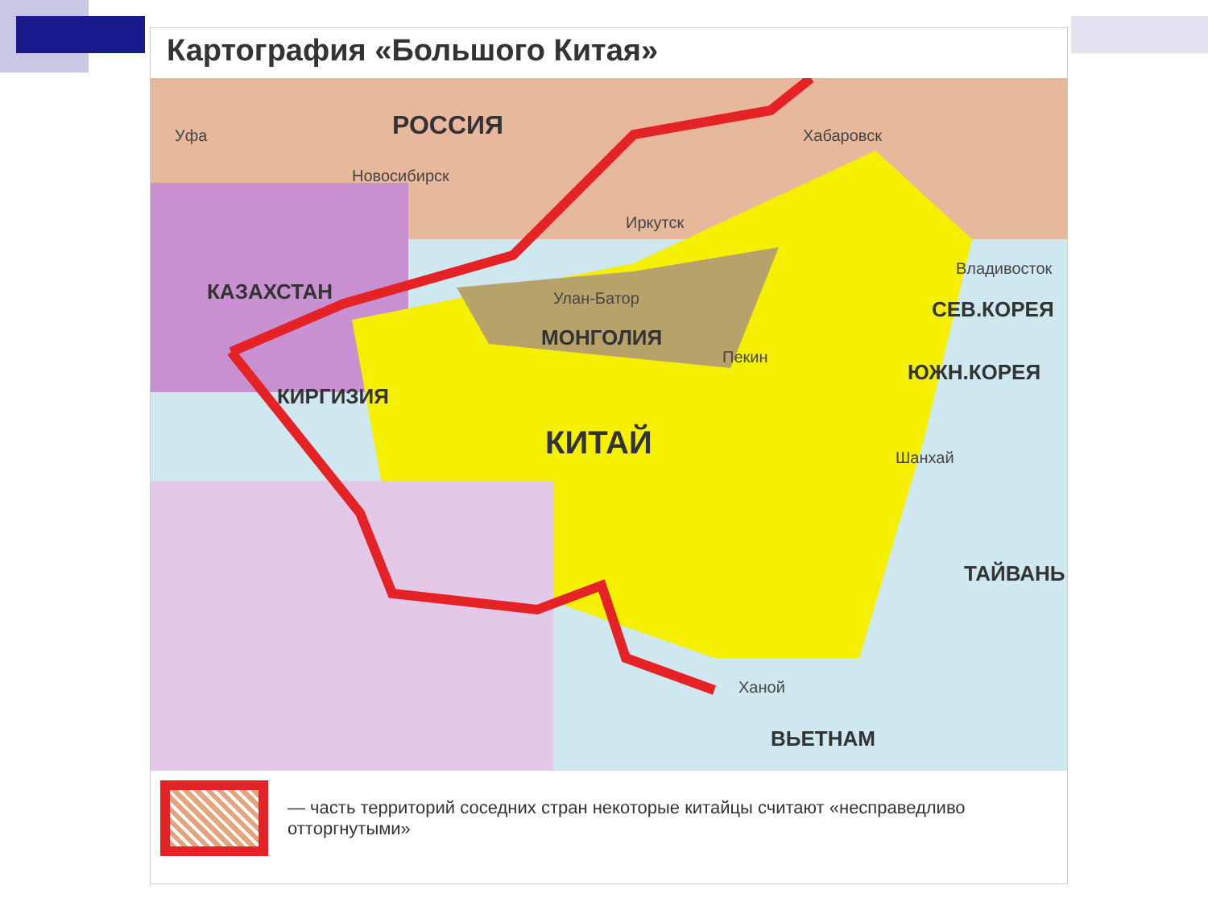Картография «Большого Китая»
РОССИЯ Уфа
Новосибирск
Хабаровск
Иркутск
КАЗАХСТАН
Владивосток
Улан-Батор СЕВ.КОРЕЯ
МОНГОЛИЯ
Пекин
ЮЖН.КОРЕЯ
КИРГИЗИЯ
КИТАЙ Шанхай
ТАЙВАНЬ
Ханой
ВЬЕТНАМ
— часть территорий соседних стран некоторые китайцы считают «несправедливо отторгнутыми»